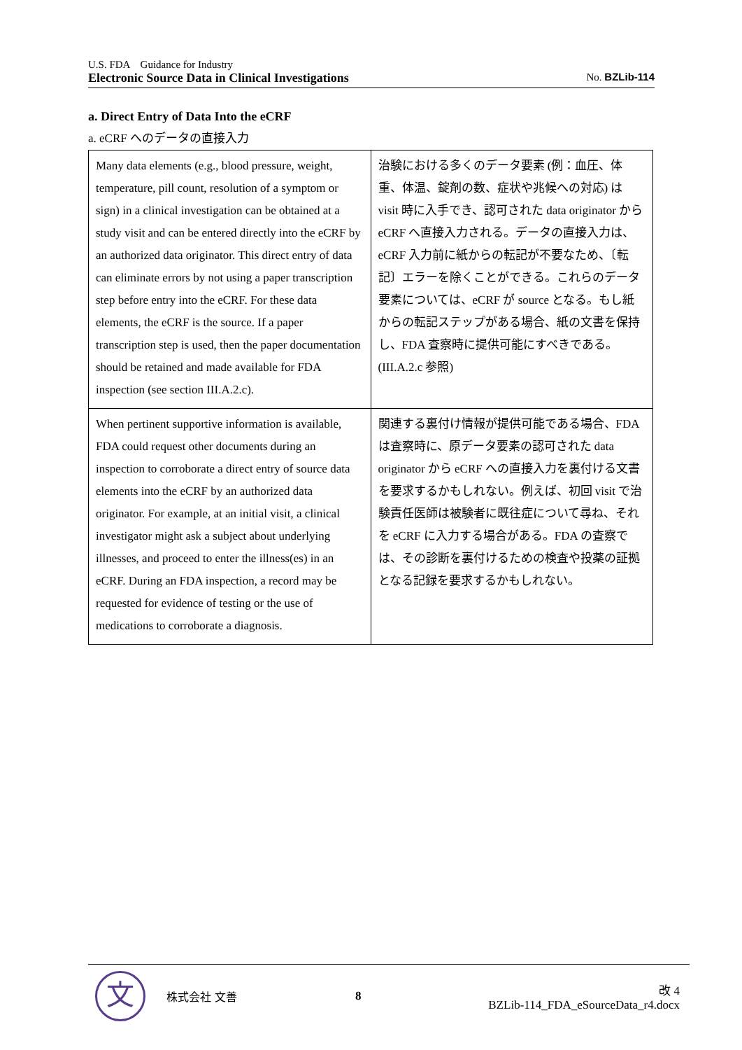U.S. FDA　Guidance for Industry
Electronic Source Data in Clinical Investigations No. BZLib-114
a. Direct Entry of Data Into the eCRF
a. eCRF へのデータの直接入力
| Many data elements (e.g., blood pressure, weight, temperature, pill count, resolution of a symptom or sign) in a clinical investigation can be obtained at a study visit and can be entered directly into the eCRF by an authorized data originator. This direct entry of data can eliminate errors by not using a paper transcription step before entry into the eCRF. For these data elements, the eCRF is the source. If a paper transcription step is used, then the paper documentation should be retained and made available for FDA inspection (see section III.A.2.c). | 治験における多くのデータ要素 (例：血圧、体重、体温、錠剤の数、症状や兆候への対応) は visit 時に入手でき、認可された data originator から eCRF へ直接入力される。データの直接入力は、eCRF 入力前に紙からの転記が不要なため、〔転記〕エラーを除くことができる。これらのデータ要素については、eCRF が source となる。もし紙からの転記ステップがある場合、紙の文書を保持し、FDA 査察時に提供可能にすべきである。(III.A.2.c 参照) |
| When pertinent supportive information is available, FDA could request other documents during an inspection to corroborate a direct entry of source data elements into the eCRF by an authorized data originator. For example, at an initial visit, a clinical investigator might ask a subject about underlying illnesses, and proceed to enter the illness(es) in an eCRF. During an FDA inspection, a record may be requested for evidence of testing or the use of medications to corroborate a diagnosis. | 関連する裏付け情報が提供可能である場合、FDA は査察時に、原データ要素の認可された data originator から eCRF への直接入力を裏付ける文書を要求するかもしれない。例えば、初回 visit で治験責任医師は被験者に既往症について尋ね、それを eCRF に入力する場合がある。FDA の査察では、その診断を裏付けるための検査や投薬の証拠となる記録を要求するかもしれない。 |
文
株式会社 文善 8
改 4
BZLib-114_FDA_eSourceData_r4.docx